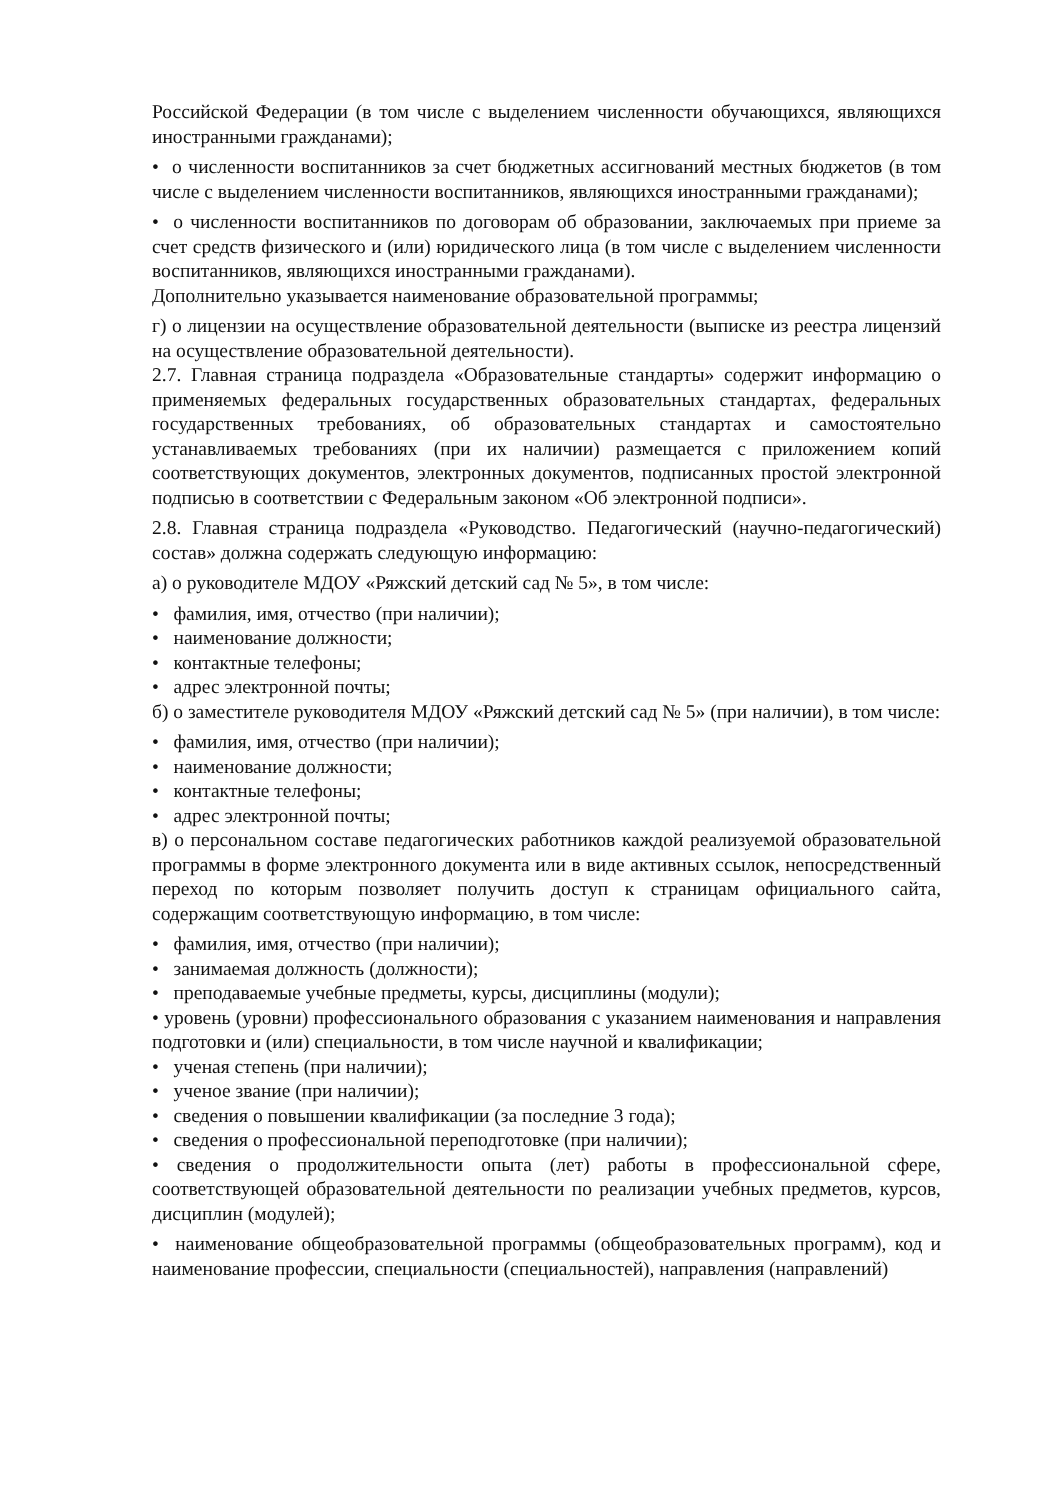Российской Федерации (в том числе с выделением численности обучающихся, являющихся иностранными гражданами);
• о численности воспитанников за счет бюджетных ассигнований местных бюджетов (в том числе с выделением численности воспитанников, являющихся иностранными гражданами);
• о численности воспитанников по договорам об образовании, заключаемых при приеме за счет средств физического и (или) юридического лица (в том числе с выделением численности воспитанников, являющихся иностранными гражданами).
Дополнительно указывается наименование образовательной программы;
г) о лицензии на осуществление образовательной деятельности (выписке из реестра лицензий на осуществление образовательной деятельности).
2.7. Главная страница подраздела «Образовательные стандарты» содержит информацию о применяемых федеральных государственных образовательных стандартах, федеральных государственных требованиях, об образовательных стандартах и самостоятельно устанавливаемых требованиях (при их наличии) размещается с приложением копий соответствующих документов, электронных документов, подписанных простой электронной подписью в соответствии с Федеральным законом «Об электронной подписи».
2.8. Главная страница подраздела «Руководство. Педагогический (научно-педагогический) состав» должна содержать следующую информацию:
а) о руководителе МДОУ «Ряжский детский сад № 5», в том числе:
• фамилия, имя, отчество (при наличии);
• наименование должности;
• контактные телефоны;
• адрес электронной почты;
б) о заместителе руководителя МДОУ «Ряжский детский сад № 5» (при наличии), в том числе:
• фамилия, имя, отчество (при наличии);
• наименование должности;
• контактные телефоны;
• адрес электронной почты;
в) о персональном составе педагогических работников каждой реализуемой образовательной программы в форме электронного документа или в виде активных ссылок, непосредственный переход по которым позволяет получить доступ к страницам официального сайта, содержащим соответствующую информацию, в том числе:
• фамилия, имя, отчество (при наличии);
• занимаемая должность (должности);
• преподаваемые учебные предметы, курсы, дисциплины (модули);
• уровень (уровни) профессионального образования с указанием наименования и направления подготовки и (или) специальности, в том числе научной и квалификации;
• ученая степень (при наличии);
• ученое звание (при наличии);
• сведения о повышении квалификации (за последние 3 года);
• сведения о профессиональной переподготовке (при наличии);
• сведения о продолжительности опыта (лет) работы в профессиональной сфере, соответствующей образовательной деятельности по реализации учебных предметов, курсов, дисциплин (модулей);
• наименование общеобразовательной программы (общеобразовательных программ), код и наименование профессии, специальности (специальностей), направления (направлений)